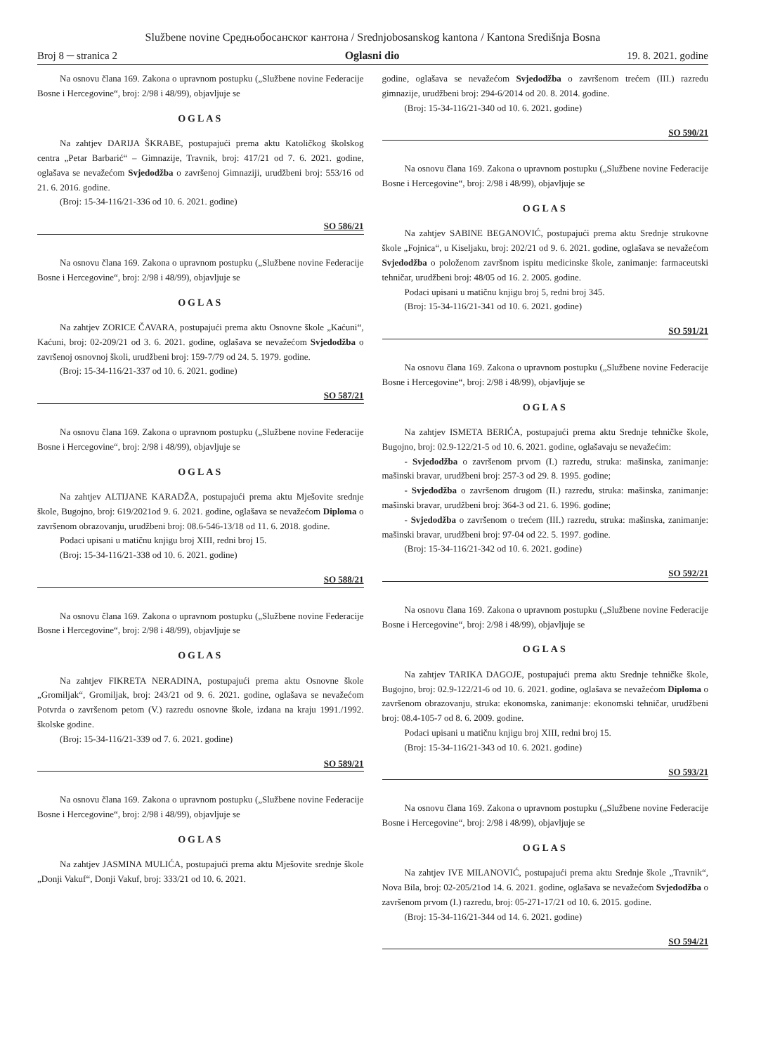Službene novine Средњобосанског кантона / Srednjobosanskog kantona / Kantona Središnja Bosna
Broj 8 ─ stranica 2 Oglasni dio 19. 8. 2021. godine
Na osnovu člana 169. Zakona o upravnom postupku („Službene novine Federacije Bosne i Hercegovine“, broj: 2/98 i 48/99), objavljuje se
OGLAS
Na zahtjev DARIJA ŠKRABE, postupajući prema aktu Katoličkog školskog centra „Petar Barbarić“ – Gimnazije, Travnik, broj: 417/21 od 7. 6. 2021. godine, oglašava se nevažećom Svjedodžba o završenoj Gimnaziji, urudžbeni broj: 553/16 od 21. 6. 2016. godine.
(Broj: 15-34-116/21-336 od 10. 6. 2021. godine)
SO 586/21
Na osnovu člana 169. Zakona o upravnom postupku („Službene novine Federacije Bosne i Hercegovine“, broj: 2/98 i 48/99), objavljuje se
OGLAS
Na zahtjev ZORICE ČAVARA, postupajući prema aktu Osnovne škole „Kaćuni“, Kaćuni, broj: 02-209/21 od 3. 6. 2021. godine, oglašava se nevažećom Svjedodžba o završenoj osnovnoj školi, urudžbeni broj: 159-7/79 od 24. 5. 1979. godine.
(Broj: 15-34-116/21-337 od 10. 6. 2021. godine)
SO 587/21
Na osnovu člana 169. Zakona o upravnom postupku („Službene novine Federacije Bosne i Hercegovine“, broj: 2/98 i 48/99), objavljuje se
OGLAS
Na zahtjev ALTIJANE KARADŽA, postupajući prema aktu Mješovite srednje škole, Bugojno, broj: 619/2021od 9. 6. 2021. godine, oglašava se nevažećom Diploma o završenom obrazovanju, urudžbeni broj: 08.6-546-13/18 od 11. 6. 2018. godine.
Podaci upisani u matičnu knjigu broj XIII, redni broj 15.
(Broj: 15-34-116/21-338 od 10. 6. 2021. godine)
SO 588/21
Na osnovu člana 169. Zakona o upravnom postupku („Službene novine Federacije Bosne i Hercegovine“, broj: 2/98 i 48/99), objavljuje se
OGLAS
Na zahtjev FIKRETA NERADINA, postupajući prema aktu Osnovne škole „Gromiljak“, Gromiljak, broj: 243/21 od 9. 6. 2021. godine, oglašava se nevažećom Potvrda o završenom petom (V.) razredu osnovne škole, izdana na kraju 1991./1992. školske godine.
(Broj: 15-34-116/21-339 od 7. 6. 2021. godine)
SO 589/21
Na osnovu člana 169. Zakona o upravnom postupku („Službene novine Federacije Bosne i Hercegovine“, broj: 2/98 i 48/99), objavljuje se
OGLAS
Na zahtjev JASMINA MULIĆA, postupajući prema aktu Mješovite srednje škole „Donji Vakuf“, Donji Vakuf, broj: 333/21 od 10. 6. 2021.
godine, oglašava se nevažećom Svjedodžba o završenom trećem (III.) razredu gimnazije, urudžbeni broj: 294-6/2014 od 20. 8. 2014. godine.
(Broj: 15-34-116/21-340 od 10. 6. 2021. godine)
SO 590/21
Na osnovu člana 169. Zakona o upravnom postupku („Službene novine Federacije Bosne i Hercegovine“, broj: 2/98 i 48/99), objavljuje se
OGLAS
Na zahtjev SABINE BEGANOVIĆ, postupajući prema aktu Srednje strukovne škole „Fojnica“, u Kiseljaku, broj: 202/21 od 9. 6. 2021. godine, oglašava se nevažećom Svjedodžba o položenom završnom ispitu medicinske škole, zanimanje: farmaceutski tehničar, urudžbeni broj: 48/05 od 16. 2. 2005. godine.
Podaci upisani u matičnu knjigu broj 5, redni broj 345.
(Broj: 15-34-116/21-341 od 10. 6. 2021. godine)
SO 591/21
Na osnovu člana 169. Zakona o upravnom postupku („Službene novine Federacije Bosne i Hercegovine“, broj: 2/98 i 48/99), objavljuje se
OGLAS
Na zahtjev ISMETA BERIĆA, postupajući prema aktu Srednje tehničke škole, Bugojno, broj: 02.9-122/21-5 od 10. 6. 2021. godine, oglašavaju se nevažećim:
- Svjedodžba o završenom prvom (I.) razredu, struka: mašinska, zanimanje: mašinski bravar, urudžbeni broj: 257-3 od 29. 8. 1995. godine;
- Svjedodžba o završenom drugom (II.) razredu, struka: mašinska, zanimanje: mašinski bravar, urudžbeni broj: 364-3 od 21. 6. 1996. godine;
- Svjedodžba o završenom o trećem (III.) razredu, struka: mašinska, zanimanje: mašinski bravar, urudžbeni broj: 97-04 od 22. 5. 1997. godine.
(Broj: 15-34-116/21-342 od 10. 6. 2021. godine)
SO 592/21
Na osnovu člana 169. Zakona o upravnom postupku („Službene novine Federacije Bosne i Hercegovine“, broj: 2/98 i 48/99), objavljuje se
OGLAS
Na zahtjev TARIKA DAGOJE, postupajući prema aktu Srednje tehničke škole, Bugojno, broj: 02.9-122/21-6 od 10. 6. 2021. godine, oglašava se nevažećom Diploma o završenom obrazovanju, struka: ekonomska, zanimanje: ekonomski tehničar, urudžbeni broj: 08.4-105-7 od 8. 6. 2009. godine.
Podaci upisani u matičnu knjigu broj XIII, redni broj 15.
(Broj: 15-34-116/21-343 od 10. 6. 2021. godine)
SO 593/21
Na osnovu člana 169. Zakona o upravnom postupku („Službene novine Federacije Bosne i Hercegovine“, broj: 2/98 i 48/99), objavljuje se
OGLAS
Na zahtjev IVE MILANOVIĆ, postupajući prema aktu Srednje škole „Travnik“, Nova Bila, broj: 02-205/21od 14. 6. 2021. godine, oglašava se nevažećom Svjedodžba o završenom prvom (I.) razredu, broj: 05-271-17/21 od 10. 6. 2015. godine.
(Broj: 15-34-116/21-344 od 14. 6. 2021. godine)
SO 594/21